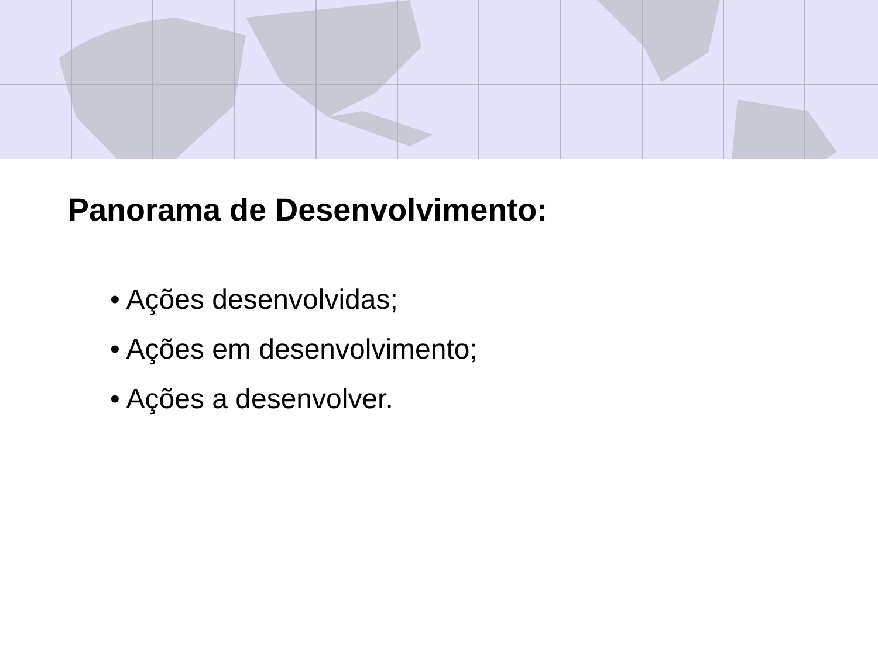Panorama de Desenvolvimento:
• Ações desenvolvidas;
• Ações em desenvolvimento;
• Ações a desenvolver.